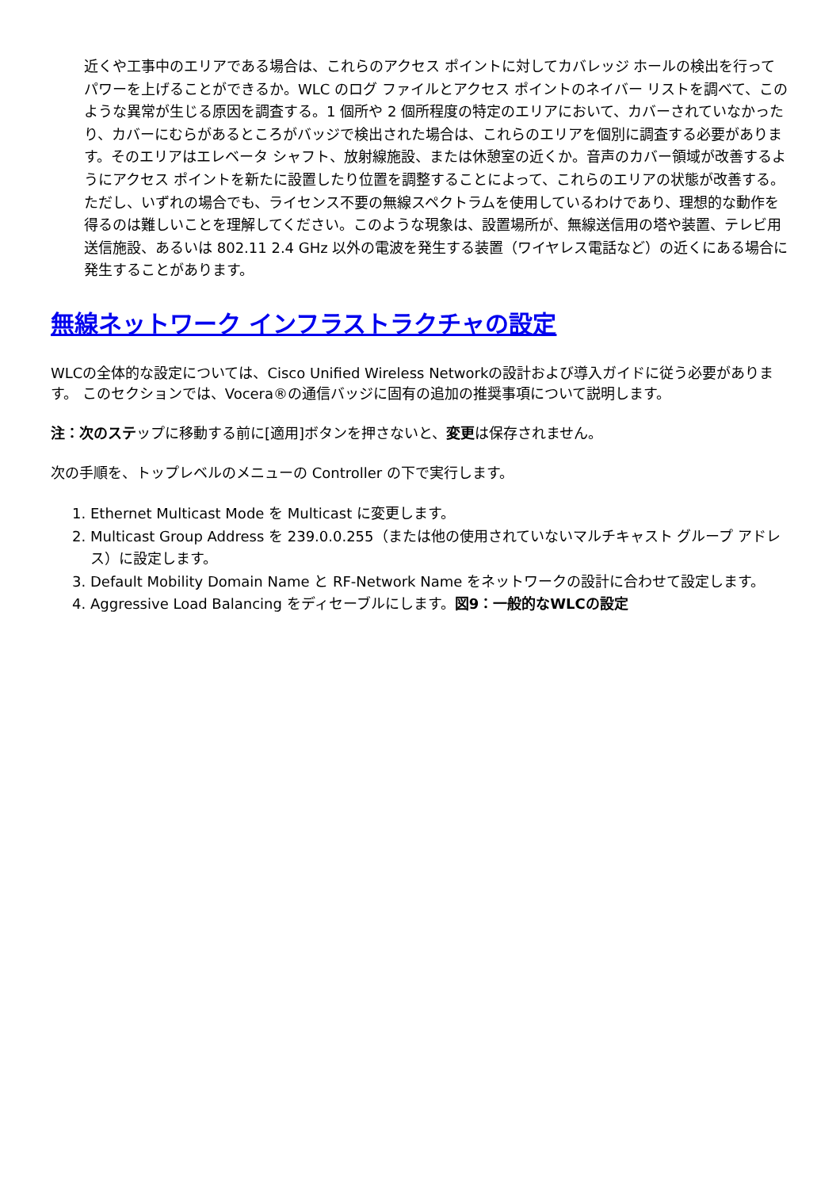近くや工事中のエリアである場合は、これらのアクセス ポイントに対してカバレッジ ホールの検出を行ってパワーを上げることができるか。WLC のログ ファイルとアクセス ポイントのネイバー リストを調べて、このような異常が生じる原因を調査する。1 個所や 2 個所程度の特定のエリアにおいて、カバーされていなかったり、カバーにむらがあるところがバッジで検出された場合は、これらのエリアを個別に調査する必要があります。そのエリアはエレベータ シャフト、放射線施設、または休憩室の近くか。音声のカバー領域が改善するようにアクセス ポイントを新たに設置したり位置を調整することによって、これらのエリアの状態が改善する。ただし、いずれの場合でも、ライセンス不要の無線スペクトラムを使用しているわけであり、理想的な動作を得るのは難しいことを理解してください。このような現象は、設置場所が、無線送信用の塔や装置、テレビ用送信施設、あるいは 802.11 2.4 GHz 以外の電波を発生する装置（ワイヤレス電話など）の近くにある場合に発生することがあります。
無線ネットワーク インフラストラクチャの設定
WLCの全体的な設定については、Cisco Unified Wireless Networkの設計および導入ガイドに従う必要があります。 このセクションでは、Vocera®の通信バッジに固有の追加の推奨事項について説明します。
注：次のステップに移動する前に[適用]ボタンを押さないと、変更は保存されません。
次の手順を、トップレベルのメニューの Controller の下で実行します。
1. Ethernet Multicast Mode を Multicast に変更します。
2. Multicast Group Address を 239.0.0.255（または他の使用されていないマルチキャスト グループ アドレス）に設定します。
3. Default Mobility Domain Name と RF-Network Name をネットワークの設計に合わせて設定します。
4. Aggressive Load Balancing をディセーブルにします。図9：一般的なWLCの設定